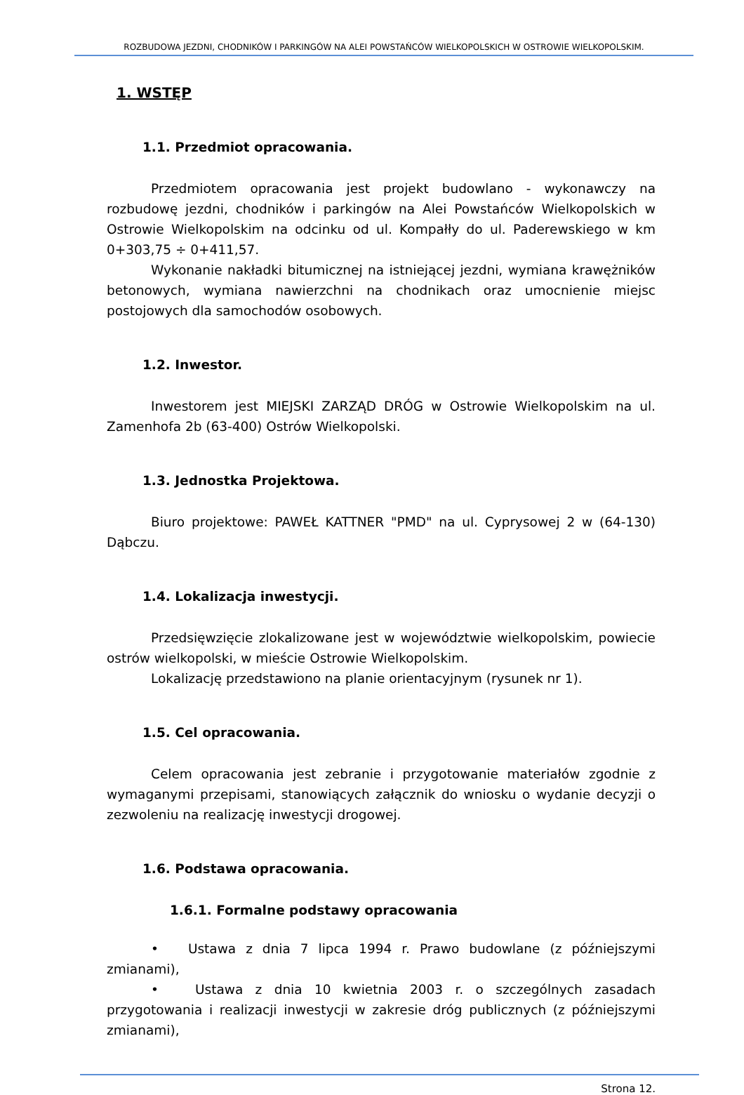ROZBUDOWA JEZDNI, CHODNIKÓW I PARKINGÓW NA ALEI POWSTAŃCÓW WIELKOPOLSKICH W OSTROWIE WIELKOPOLSKIM.
1. WSTĘP
1.1. Przedmiot opracowania.
Przedmiotem opracowania jest projekt budowlano - wykonawczy na rozbudowę jezdni, chodników i parkingów na Alei Powstańców Wielkopolskich w Ostrowie Wielkopolskim na odcinku od ul. Kompałły do ul. Paderewskiego w km 0+303,75 ÷ 0+411,57.
Wykonanie nakładki bitumicznej na istniejącej jezdni, wymiana krawężników betonowych, wymiana nawierzchni na chodnikach oraz umocnienie miejsc postojowych dla samochodów osobowych.
1.2. Inwestor.
Inwestorem jest MIEJSKI ZARZĄD DRÓG w Ostrowie Wielkopolskim na ul. Zamenhofa 2b (63-400) Ostrów Wielkopolski.
1.3. Jednostka Projektowa.
Biuro projektowe: PAWEŁ KATTNER "PMD" na ul. Cyprysowej 2 w (64-130) Dąbczu.
1.4. Lokalizacja inwestycji.
Przedsięwzięcie zlokalizowane jest w województwie wielkopolskim, powiecie ostrów wielkopolski, w mieście Ostrowie Wielkopolskim.
Lokalizację przedstawiono na planie orientacyjnym (rysunek nr 1).
1.5. Cel opracowania.
Celem opracowania jest zebranie i przygotowanie materiałów zgodnie z wymaganymi przepisami, stanowiących załącznik do wniosku o wydanie decyzji o zezwoleniu na realizację inwestycji drogowej.
1.6. Podstawa opracowania.
1.6.1. Formalne podstawy opracowania
• Ustawa z dnia 7 lipca 1994 r. Prawo budowlane (z późniejszymi zmianami),
• Ustawa z dnia 10 kwietnia 2003 r. o szczególnych zasadach przygotowania i realizacji inwestycji w zakresie dróg publicznych (z późniejszymi zmianami),
Strona 12.